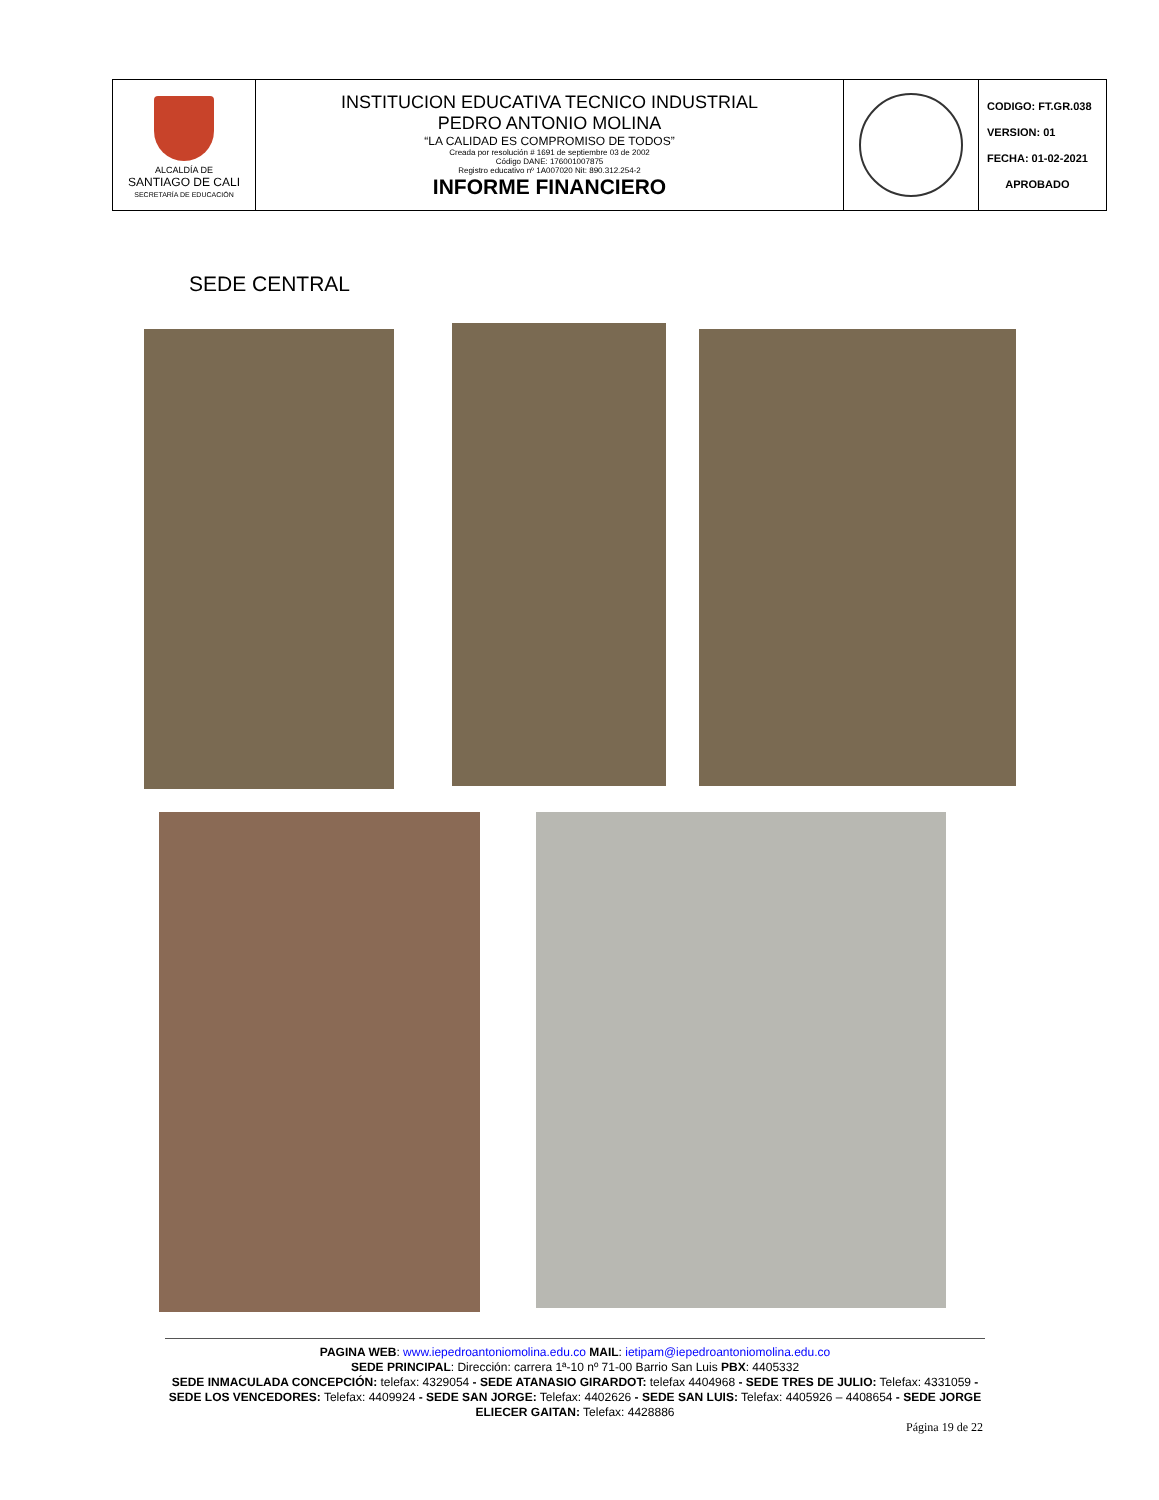| ALCALDÍA DE SANTIAGO DE CALI SECRETARÍA DE EDUCACIÓN | INSTITUCION EDUCATIVA TECNICO INDUSTRIAL PEDRO ANTONIO MOLINA “LA CALIDAD ES COMPROMISO DE TODOS” Creada por resolución # 1691 de septiembre 03 de 2002 Código DANE: 176001007875 Registro educativo nº 1A007020 Nit: 890.312.254-2 INFORME FINANCIERO | | CODIGO: FT.GR.038 VERSION: 01 FECHA: 01-02-2021 APROBADO |
SEDE CENTRAL
PAGINA WEB: www.iepedroantoniomolina.edu.co MAIL: ietipam@iepedroantoniomolina.edu.co
SEDE PRINCIPAL: Dirección: carrera 1ª-10 nº 71-00 Barrio San Luis PBX: 4405332
SEDE INMACULADA CONCEPCIÓN: telefax: 4329054 - SEDE ATANASIO GIRARDOT: telefax 4404968 - SEDE TRES DE JULIO: Telefax: 4331059 - SEDE LOS VENCEDORES: Telefax: 4409924 - SEDE SAN JORGE: Telefax: 4402626 - SEDE SAN LUIS: Telefax: 4405926 – 4408654 - SEDE JORGE ELIECER GAITAN: Telefax: 4428886
Página 19 de 22